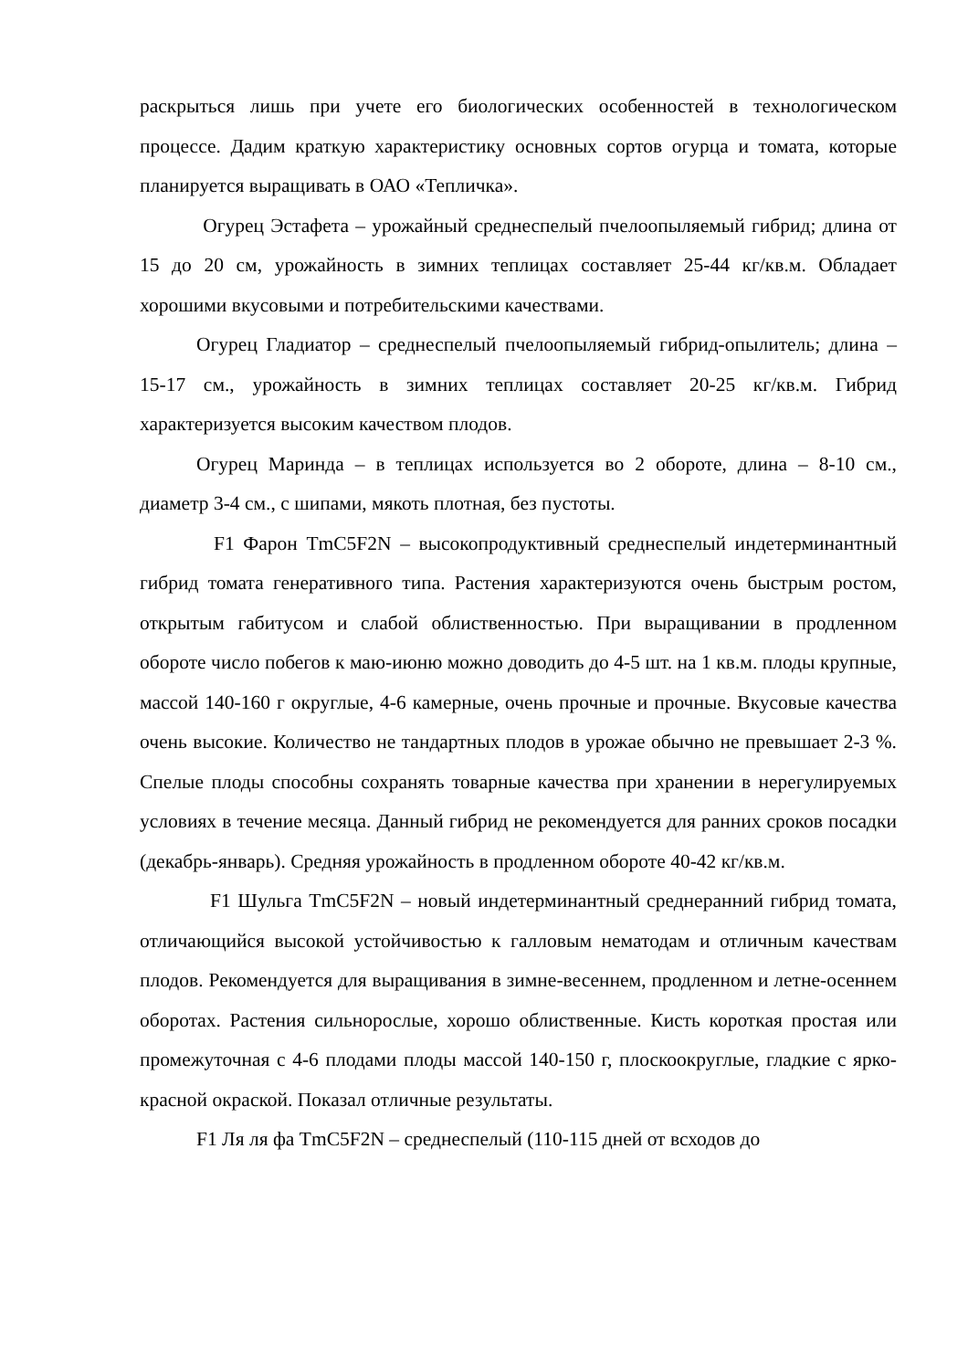раскрыться лишь при учете его биологических особенностей в технологическом процессе. Дадим краткую характеристику основных сортов огурца и томата, которые планируется выращивать в ОАО «Тепличка».
Огурец Эстафета – урожайный среднеспелый пчелоопыляемый гибрид; длина от 15 до 20 см, урожайность в зимних теплицах составляет 25-44 кг/кв.м. Обладает хорошими вкусовыми и потребительскими качествами.
Огурец Гладиатор – среднеспелый пчелоопыляемый гибрид-опылитель; длина – 15-17 см., урожайность в зимних теплицах составляет 20-25 кг/кв.м. Гибрид характеризуется высоким качеством плодов.
Огурец Маринда – в теплицах используется во 2 обороте, длина – 8-10 см., диаметр 3-4 см., с шипами, мякоть плотная, без пустоты.
F1 Фарон TmC5F2N – высокопродуктивный среднеспелый индетерминантный гибрид томата генеративного типа. Растения характеризуются очень быстрым ростом, открытым габитусом и слабой облиственностью. При выращивании в продленном обороте число побегов к маю-июню можно доводить до 4-5 шт. на 1 кв.м. плоды крупные, массой 140-160 г округлые, 4-6 камерные, очень прочные и прочные. Вкусовые качества очень высокие. Количество не тандартных плодов в урожае обычно не превышает 2-3 %. Спелые плоды способны сохранять товарные качества при хранении в нерегулируемых условиях в течение месяца. Данный гибрид не рекомендуется для ранних сроков посадки (декабрь-январь). Средняя урожайность в продленном обороте 40-42 кг/кв.м.
F1 Шульга TmC5F2N – новый индетерминантный среднеранний гибрид томата, отличающийся высокой устойчивостью к галловым нематодам и отличным качествам плодов. Рекомендуется для выращивания в зимне-весеннем, продленном и летне-осеннем оборотах. Растения сильнорослые, хорошо облиственные. Кисть короткая простая или промежуточная с 4-6 плодами плоды массой 140-150 г, плоскоокруглые, гладкие с ярко-красной окраской. Показал отличные результаты.
F1 Ля ля фа TmC5F2N – среднеспелый (110-115 дней от всходов до